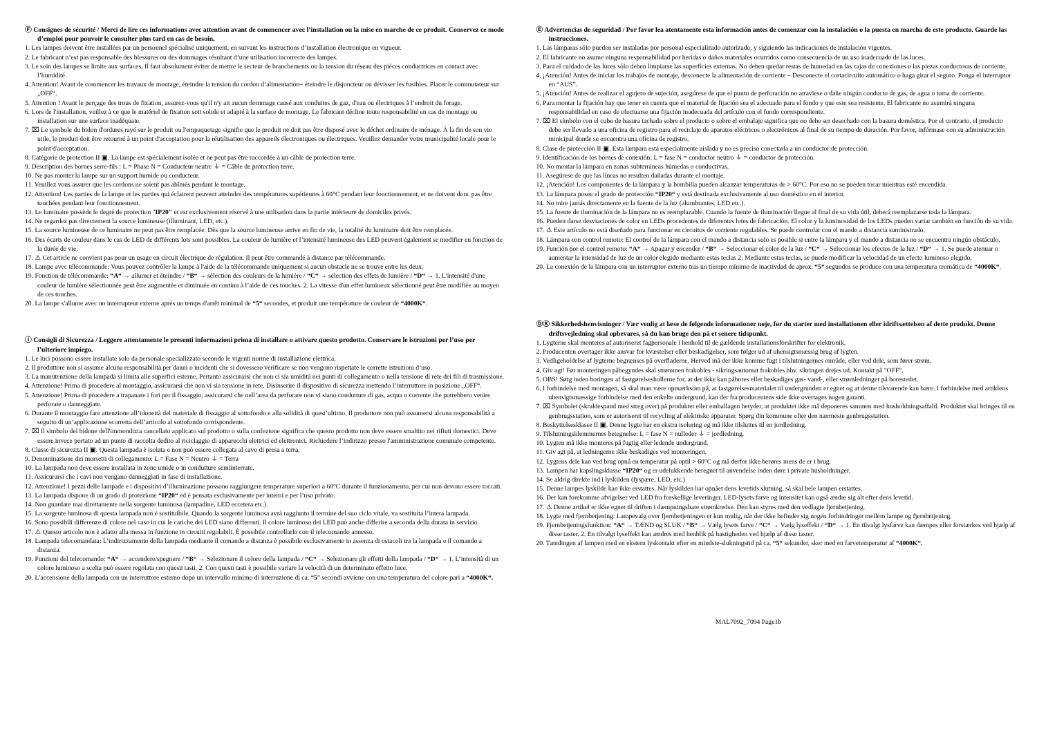Ⓕ Consignes de sécurité / Merci de lire ces informations avec attention avant de commencer avec l’installation ou la mise en marche de ce produit. Conservez ce mode d’emploi pour pouvoir le consulter plus tard en cas de besoin.
1. Les lampes doivent être installées par un personnel spécialisé uniquement, en suivant les instructions d’installation électronique en vigueur.
2. Le fabricant n’est pas responsable des blessures ou des dommages résultant d’une utilisation incorrecte des lampes.
3. Le soin des lampes se limite aux surfaces. Il faut absolument éviter de mettre le secteur de branchements ou la tension du réseau des pièces conductrices en contact avec l’humidité.
4. Attention! Avant de commencer les travaux de montage, éteindre la tension du cordon d’alimentation– éteindre le disjoncteur ou dévisser les fusibles. Placer le commutateur sur „OFF“.
5. Attention ! Avant le perçage des trous de fixation, assurez-vous qu'il n'y ait aucun dommage causé aux conduites de gaz, d'eau ou électriques à l’endroit du forage.
6. Lors de l'installation, veillez à ce que le matériel de fixation soit solide et adapté à la surface de montage. Le fabricant décline toute responsabilité en cas de montage ou installation sur une surface inadéquate.
7. ⌧ Le symbole du bidon d'ordures rayé sur le produit ou l'empaquetage signifie que le produit ne doit pas être disposé avec le déchet ordinaire de ménage. À la fin de son vie utile, le produit doit être retourné à un point d'acceptation pour la réutilisation des appareils électroniques ou électriques. Veuillez demander votre municipalité locale pour le point d'acceptation.
8. Catégorie de protection II ▣. La lampe est spécialement isolée et ne peut pas être raccordée à un câble de protection terre.
9. Description des bornes serre-fils : L = Phase N = Conducteur neutre ⏚ = Câble de protection terre.
10. Ne pas monter la lampe sur un support humide ou conducteur.
11. Veuillez vous assurer que les cordons ne soient pas abîmés pendant le montage.
12. Attention! Les parties de la lampe et les parties qui éclairent peuvent atteindre des températures supérieures à 60°C pendant leur fonctionnement, et ne doivent donc pas être touchées pendant leur fonctionnement.
13. Le luminaire possède le degré de protection "IP20" et est exclusivement réservé à une utilisation dans la partie intérieure de domiciles privés.
14. Ne regardez pas directement la source lumineuse (illuminant, LED, etc.).
15. La source lumineuse de ce luminaire ne peut pas être remplacée. Dès que la source lumineuse arrive en fin de vie, la totalité du luminaire doit être remplacée.
16. Des écarts de couleur dans le cas de LED de différents lots sont possibles. La couleur de lumière et l’intensité lumineuse des LED peuvent également se modifier en fonction de la durée de vie.
17. ⚠ Cet article ne convient pas pour un usage en circuit électrique de régulation. Il peut être commandé à distance par télécommande.
18. Lampe avec télécommande: Vous pouvez contrôler la lampe à l'aide de la télécommande uniquement si aucun obstacle ne se trouve entre les deux.
19. Fonction de télécommande: “A“ → allumer et éteindre / “B“ → sélection des couleurs de la lumière / “C“ → sélection des effets de lumière / “D“ → 1. L'intensité d'une couleur de lumière sélectionnée peut être augmentée et diminuée en continu à l’aide de ces touches. 2. La vitesse d'un effet lumineux sélectionné peut être modifiée au moyen de ces touches.
20. La lampe s'allume avec un interrupteur externe après un temps d'arrêt minimal de “5“ secondes, et produit une température de couleur de “4000K“.
Ⓘ Consigli di Sicurezza / Leggere attentamente le presenti informazioni prima di installare o attivare questo prodotto. Conservare le istruzioni per l’uso per l’ulteriore impiego.
1. Le luci possono essere installate solo da personale specializzato secondo le vigenti norme di installazione elettrica.
2. Il produttore non si assume alcuna responsabilità per danni o incidenti che si dovessero verificare se non vengono rispettate le corrette istruzioni d’uso.
3. La manutenzione della lampada si limita alle superfici esterne. Pertanto assicurarsi che non ci sia umidità nei punti di collegamento o nella tensione di rete dei fili di trasmissione.
4. Attenzione! Prima di procedere al montaggio, assicurarsi che non vi sia tensione in rete. Disinserire il dispositivo di sicurezza mettendo l’interruttore in posizione „OFF“.
5. Attenzione! Prima di procedere a trapanare i fori per il fissaggio, assicurarsi che nell’area da perforare non vi siano condutture di gas, acqua o corrente che potrebbero venire perforate o danneggiate.
6. Durante il montaggio fare attenzione all’idoneità del materiale di fissaggio al sottofondo e alla solidità di quest’ultimo. Il produttore non può assumersi alcuna responsabilità a seguito di un’applicazione scorretta dell’articolo al sottofondo corrispondente.
7. ⌧ Il simbolo del bidone dell'immondizia cancellato applicato sul prodotto o sulla confezione significa che questo prodotto non deve essere smaltito nei rifiuti domestici. Deve essere invece portato ad un punto di raccolta dedito al riciclaggio di apparecchi elettrici ed elettronici. Richiedere l’indirizzo presso l'amministrazione comunale competente.
8. Classe di sicurezza II ▣. Questa lampada è isolata e non può essere collegata al cavo di presa a terra.
9. Denominazione dei morsetti di collegamento: L = Fase N = Neutro ⏚ = Terra
10. La lampada non deve essere installata in zone umide o in condutture semiinterrate.
11. Assicurarsi che i cavi non vengano danneggiati in fase di installazione.
12. Attenzione! I pezzi delle lampade e i dispositivi d’illuminazione possono raggiungere temperature superiori a 60°C durante il funzionamento, per cui non devono essere toccati.
13. La lampada dispone di un grado di protezione “IP20“ ed è pensata esclusivamente per interni e per l’uso privato.
14. Non guardare mai direttamente nella sorgente luminosa (lampadine, LED eccetera etc.).
15. La sorgente luminosa di questa lampada non è sostituibile. Quando la sorgente luminosa avrà raggiunto il termine del suo ciclo vitale, va sostituita l’intera lampada.
16. Sono possibili differenze di colore nel caso in cui le cariche dei LED siano differenti. Il colore luminoso dei LED può anche differire a seconda della durata in servizio.
17. ⚠ Questo articolo non è adatto alla messa in funzione in circuiti regolabili. È possibile controllarlo con il telecomando annesso.
18. Lampada telecomandata: L’indirizzamento della lampada mediante il comando a distanza è possibile esclusivamente in assenza di ostacoli tra la lampada e il comando a distanza.
19. Funzioni del telecomando: “A“ → accendere/spegnere / “B“ → Selezionare il colore della lampada / “C“ → Selezionare gli effetti della lampada / “D“ → 1. L’intensità di un colore luminoso a scelta può essere regolata con questi tasti. 2. Con questi tasti è possibile variare la velocità di un determinato effetto luce.
20. L’accensione della lampada con un interruttore esterno dopo un intervallo minimo di interruzione di ca. “5” secondi avviene con una temperatura del colore pari a “4000K“.
Ⓔ Advertencias de seguridad / Por favor lea atentamente esta información antes de comenzar con la instalación o la puesta en marcha de este producto. Guarde las instrucciones.
1. Las lámparas sólo pueden ser instaladas por personal especializado autorizado, y siguiendo las indicaciones de instalación vigentes.
2. El fabricante no asume ninguna responsabilidad por heridas o daños materiales ocurridos como consecuencia de un uso inadecuado de las luces.
3. Para el cuidado de las luces sólo deben limpiarse las superficies externas. No deben quedar restas de humedad en las cajas de conexiones o las piezas conductoras de corriente.
4. ¡Atención! Antes de iniciar los trabajos de montaje, desconecte la alimentación de corriente – Desconecte el cortacircuito automático o haga girar el seguro. Ponga el interruptor en “AUS”.
5. ¡Atención! Antes de realizar el agujero de sujeción, asegúrese de que el punto de perforación no atraviese o dañe ningún conducto de gas, de agua o toma de corriente.
6. Para montar la fijación hay que tener en cuenta que el material de fijación sea el adecuado para el fondo y que este sea resistente. El fabricante no asumirá ninguna responsabilidad en caso de efectuarse una fijación inadecuada del artículo con el fondo correspondiente.
7. ⌧ El símbolo con el cubo de basura tachada sobre el producto o sobre el embalaje significa que no debe ser desechado con la basura doméstica. Por el contrario, el producto debe ser llevado a una oficina de registro para el reciclaje de aparatos eléctricos o electrónicos al final de su tiempo de duración. Por favor, infórmase con su administración minicipal donde se encuentra una oficina de registro.
8. Clase de protección II ▣. Esta lámpara está especialmente aislada y no es preciso conectarla a un conductor de protección.
9. Identificación de los bornes de conexión: L = fase N = conductor neutro ⏚ = conductor de protección.
10. No montar la lámpara en zonas subterráneas húmedas o conductivas.
11. Asegúrese de que las líneas no resulten dañadas durante el montaje.
12. ¡Atención! Los componentes de la lámpara y la bombilla pueden alcanzar temperaturas de > 60°C. Por eso no se pueden tocar mientras esté encendida.
13. La lámpara posee el grado de protección “IP20“ y está destinada exclusivamente al uso doméstico en el interior.
14. No mire jamás directamente en la fuente de la luz (alumbrantes, LED etc.).
15. La fuente de iluminación de la lámpara no es reemplazable. Cuando la fuente de iluminación llegue al final de su vida útil, deberá reemplazarse toda la lámpara.
16. Pueden darse desviaciones de color en LEDs procedentes de diferentes lotes de fabricación. El color y la luminosidad de los LEDs pueden variar también en función de su vida.
17. ⚠ Este artículo no está diseñado para funcionar en circuitos de corriente regulables. Se puede controlar con el mando a distancia suministrado.
18. Lámpara con control remoto: El control de la lámpara con el mando a distancia solo es posible si entre la lámpara y el mando a distancia no se encuentra ningún obstáculo.
19. Función por el control remoto: “A“ → Apagar y encender / “B“ → Seleccionar el color de la luz / “C“ → Seleccionar los efectos de la luz / “D“ → 1. Se puede atenuar o aumentar la intensidad de luz de un color elegido mediante estas teclas 2. Mediante estas teclas, se puede modificar la velocidad de un efecto luminoso elegido.
20. La conexión de la lámpara con un interruptor externo tras un tiempo mínimo de inactivdad de aprox. “5“ segundos se produce con una temperatura cromática de “4000K“.
ⒹⓀ Sikkerhedshenvisninger / Vær venlig at læse de følgende informationer nøje, før du starter med installationen eller idriftsættelsen af dette produkt. Denne driftsvejledning skal opbevares, så du kan bruge den på et senere tidspunkt.
1. Lygterne skal monteres af autoriseret fagpersonale i henhold til de gældende installationsforskrifter for elektronik.
2. Producenten overtager ikke ansvar for kvæstelser eller beskadigelser, som følger ud af uhensigtsmæssig brug af lygten.
3. Vedligeholdelse af lygterne begrænses på overfladerne. Herved må der ikke komme fugt i tilslutningernes område, eller ved dele, som fører strøm.
4. Giv agt! Før monteringen påbegyndes skal strømmen frakobles - sikringsautomat frakobles hhv. sikringen drejes ud. Kontakt på "OFF".
5. OBS! Sørg inden boringen af fastgørelseshullerne for, at der ikke kan påbores eller beskadiges gas- vand-, eller strømledninger på borestedet.
6. I forbindelse med montagen, så skal man være opmærksom på, at fastgørelsesmaterialet til undergrunden er egnet og at denne tilsvarende kan bære. I forbindelse med artiklens uhensigtsmæssige forbindelse med den enkelte undergrund, kan der fra producentens side ikke overtages nogen garanti.
7. ⌧ Symbolet (skraldespand med streg over) på produktet eller emballagen betyder, at produktet ikke må deponeres sammen med husholdningsaffald. Produktet skal bringes til en genbrugsstation, som er autoriseret til recycling af elektriske apparater. Spørg din kommune efter den nærmeste genbrugsstation.
8. Beskyttelsesklasse II ▣. Denne lygte har en ekstra isolering og må ikke tilsluttes til en jordledning.
9. Tilslutningsklemmernes betegnelse: L = fase N = nulleder ⏚ = jordledning.
10. Lygten må ikke monteres på fugtig eller ledende undergrund.
11. Giv agt på, at ledningerne ikke beskadiges ved monteringen.
12. Lygtens dele kan ved brug opnå en temperatur på optil > 60°C og må derfor ikke berøres mens de er i brug.
13. Lampen har kapslingsklasse “IP20“ og er udelukkende beregnet til anvendelse inden døre i private husholdninger.
14. Se aldrig direkte ind i lyskilden (lyspære, LED, etc.)
15. Denne lampes lyskilde kan ikke erstattes. Når lyskilden har opnået dens levetids slutning, så skal hele lampen erstattes.
16. Der kan forekomme afvigelser ved LED fra forskellige leveringer. LED-lysets farve og intensitet kan også ændre sig alt efter dens levetid.
17. ⚠ Denne artikel er ikke egnet til driften i dæmpningsbare strømkredse. Den kan styres med den vedlagte fjernbetjening.
18. Lygte med fjernbetjening: Lampevalg over fjernbetjeningen er kun mulig, når der ikke befinder sig nogen forhindringer mellem lampe og fjernbetjening.
19. Fjernbetjeningsfunktion: “A“ → TÆND og SLUK / “B“ → Vælg lysets farve / “C“ → Vælg lyseffekt / “D“ → 1. En tilvalgt lysfarve kan dæmpes eller forstærkes ved hjælp af disse taster. 2. En tilvalgt lyseffekt kan ændres med henblik på hastigheden ved hjælp af disse taster.
20. Tændingen af lampen med en ekstern lyskontakt efter en mindste-slukningstid på ca. “5“ sekunder, sker med en farvetemperatur af “4000K“.
MAL7092_7094 Page1b